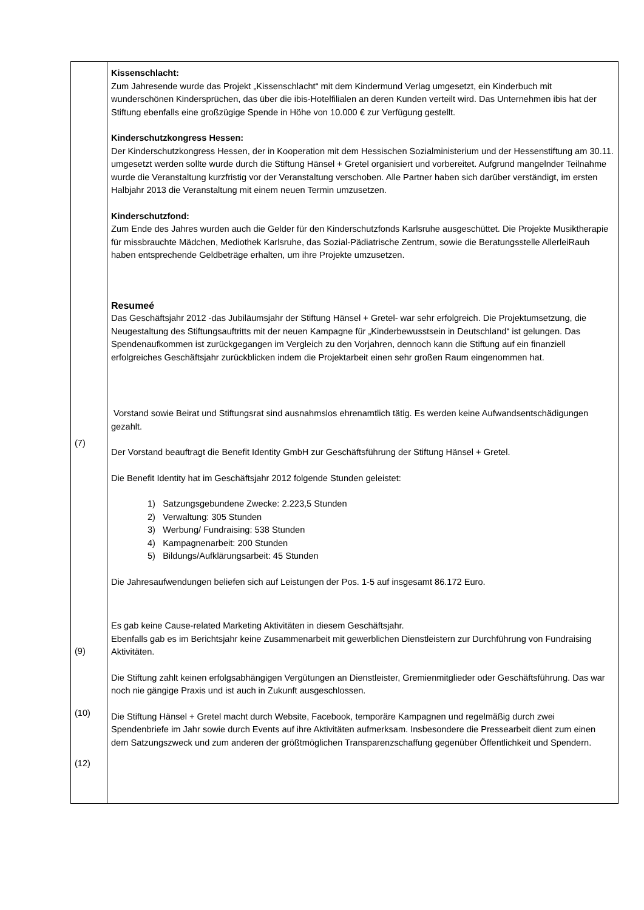| (7) (9) (10) (12) | Kissenschlacht: Zum Jahresende wurde das Projekt „Kissenschlacht“ mit dem Kindermund Verlag umgesetzt, ein Kinderbuch mit wunderschönen Kindersprüchen, das über die ibis-Hotelfilialen an deren Kunden verteilt wird. Das Unternehmen ibis hat der Stiftung ebenfalls eine großzügige Spende in Höhe von 10.000 € zur Verfügung gestellt. Kinderschutzkongress Hessen: Der Kinderschutzkongress Hessen, der in Kooperation mit dem Hessischen Sozialministerium und der Hessenstiftung am 30.11. umgesetzt werden sollte wurde durch die Stiftung Hänsel + Gretel organisiert und vorbereitet. Aufgrund mangelnder Teilnahme wurde die Veranstaltung kurzfristig vor der Veranstaltung verschoben. Alle Partner haben sich darüber verständigt, im ersten Halbjahr 2013 die Veranstaltung mit einem neuen Termin umzusetzen. Kinderschutzfond: Zum Ende des Jahres wurden auch die Gelder für den Kinderschutzfonds Karlsruhe ausgeschüttet. Die Projekte Musiktherapie für missbrauchte Mädchen, Mediothek Karlsruhe, das Sozial-Pädiatrische Zentrum, sowie die Beratungsstelle AllerleiRauh haben entsprechende Geldbeträge erhalten, um ihre Projekte umzusetzen. Resumeé Das Geschäftsjahr 2012 -das Jubiläumsjahr der Stiftung Hänsel + Gretel- war sehr erfolgreich. Die Projektumsetzung, die Neugestaltung des Stiftungsauftritts mit der neuen Kampagne für „Kinderbewusstsein in Deutschland“ ist gelungen. Das Spendenaufkommen ist zurückgegangen im Vergleich zu den Vorjahren, dennoch kann die Stiftung auf ein finanziell erfolgreiches Geschäftsjahr zurückblicken indem die Projektarbeit einen sehr großen Raum eingenommen hat. Vorstand sowie Beirat und Stiftungsrat sind ausnahmslos ehrenamtlich tätig. Es werden keine Aufwandsentschädigungen gezahlt. Der Vorstand beauftragt die Benefit Identity GmbH zur Geschäftsführung der Stiftung Hänsel + Gretel. Die Benefit Identity hat im Geschäftsjahr 2012 folgende Stunden geleistet: 1) Satzungsgebundene Zwecke: 2.223,5 Stunden 2) Verwaltung: 305 Stunden 3) Werbung/ Fundraising: 538 Stunden 4) Kampagnenarbeit: 200 Stunden 5) Bildungs/Aufklärungsarbeit: 45 Stunden Die Jahresaufwendungen beliefen sich auf Leistungen der Pos. 1-5 auf insgesamt 86.172 Euro. Es gab keine Cause-related Marketing Aktivitäten in diesem Geschäftsjahr. Ebenfalls gab es im Berichtsjahr keine Zusammenarbeit mit gewerblichen Dienstleistern zur Durchführung von Fundraising Aktivitäten. Die Stiftung zahlt keinen erfolgsabhängigen Vergütungen an Dienstleister, Gremienmitglieder oder Geschäftsführung. Das war noch nie gängige Praxis und ist auch in Zukunft ausgeschlossen. Die Stiftung Hänsel + Gretel macht durch Website, Facebook, temporäre Kampagnen und regelmäßig durch zwei Spendenbriefe im Jahr sowie durch Events auf ihre Aktivitäten aufmerksam. Insbesondere die Pressearbeit dient zum einen dem Satzungszweck und zum anderen der größtmöglichen Transparenzschaffung gegenüber Öffentlichkeit und Spendern. |